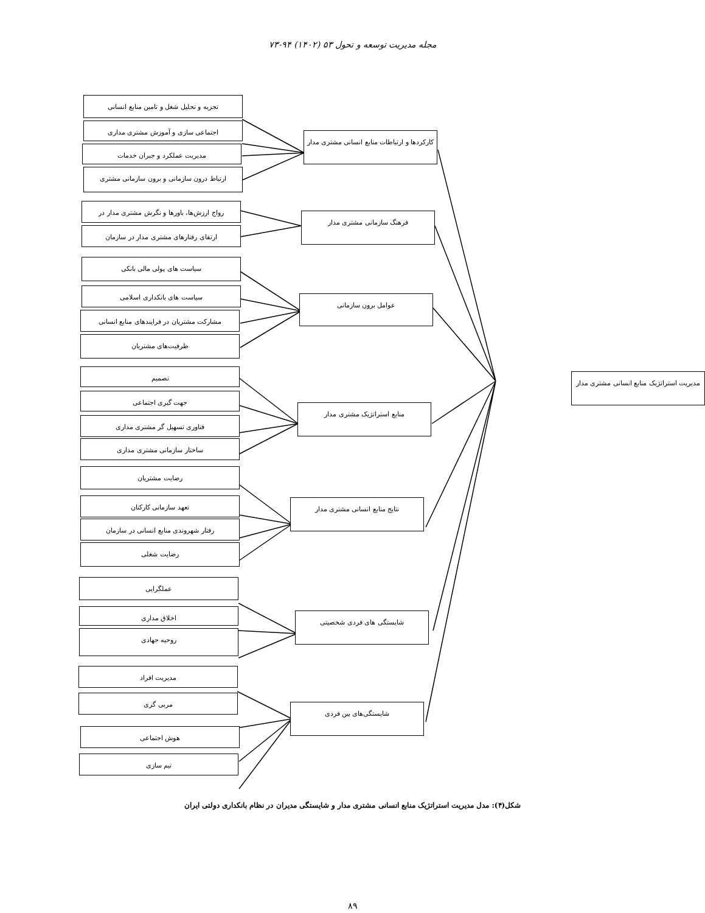مجله مدیریت توسعه و تحول ۵۳ (۱۴۰۲) ۹۴-۷۳
تجزیه و تحلیل شغل و تامین منابع انسانی
اجتماعی سازی و آموزش مشتری مداری
مدیریت عملکرد و جبران خدمات
ارتباط درون سازمانی و برون سازمانی مشتری
کارکردها و ارتباطات منابع انسانی مشتری مدار
رواج ارزش‌ها، باورها و نگرش مشتری مدار در
ارتقای رفتارهای مشتری مدار در سازمان
فرهنگ سازمانی مشتری مدار
سیاست های پولی مالی بانکی
سیاست های بانکداری اسلامی
مشارکت مشتریان در فرایندهای منابع انسانی
ظرفیت‌های مشتریان
عوامل برون سازمانی
تصمیم
جهت گیری اجتماعی
فناوری تسهیل گر مشتری مداری
ساختار سازمانی مشتری مداری
منابع استراتژیک مشتری مدار
مدیریت استراتژیک منابع انسانی مشتری مدار
رضایت مشتریان
تعهد سازمانی کارکنان
رفتار شهروندی منابع انسانی در سازمان
رضایت شغلی
نتایج منابع انسانی مشتری مدار
عملگرایی
اخلاق مداری
روحیه جهادی
شایستگی های فردی شخصیتی
مدیریت افراد
مربی گری
هوش اجتماعی
تیم سازی
شایستگی‌های بین فردی
شکل(۴): مدل مدیریت استراتژیک منابع انسانی مشتری مدار و شایستگی مدیران در نظام بانکداری دولتی ایران
۸۹